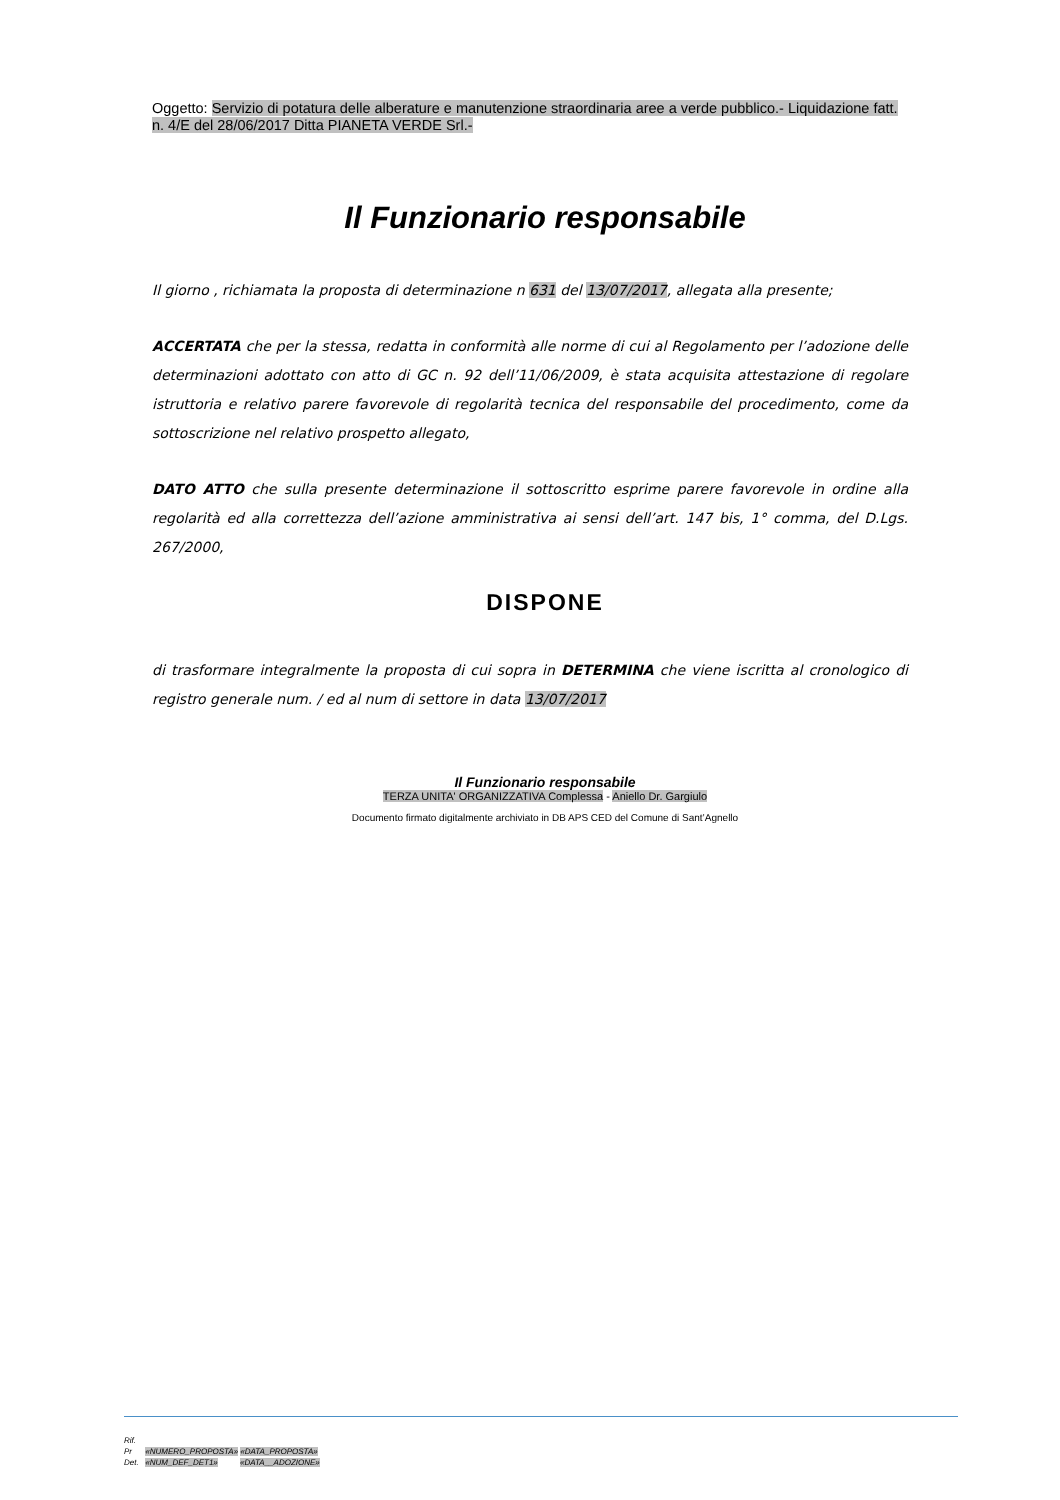Oggetto: Servizio di potatura delle alberature e manutenzione straordinaria aree a verde pubblico.- Liquidazione fatt. n. 4/E del 28/06/2017 Ditta PIANETA VERDE Srl.-
Il Funzionario responsabile
Il giorno , richiamata la proposta di determinazione n 631 del 13/07/2017, allegata alla presente;
ACCERTATA che per la stessa, redatta in conformità alle norme di cui al Regolamento per l’adozione delle determinazioni adottato con atto di GC n. 92 dell’11/06/2009, è stata acquisita attestazione di regolare istruttoria e relativo parere favorevole di regolarità tecnica del responsabile del procedimento, come da sottoscrizione nel relativo prospetto allegato,
DATO ATTO che sulla presente determinazione il sottoscritto esprime parere favorevole in ordine alla regolarità ed alla correttezza dell’azione amministrativa ai sensi dell’art. 147 bis, 1° comma, del D.Lgs. 267/2000,
DISPONE
di trasformare integralmente la proposta di cui sopra in DETERMINA che viene iscritta al cronologico di registro generale num. / ed al num di settore in data 13/07/2017
Il Funzionario responsabile
TERZA UNITA' ORGANIZZATIVA Complessa - Aniello Dr. Gargiulo
Documento firmato digitalmente archiviato in DB APS CED del Comune di Sant’Agnello
Rif.
Pr «NUMERO_PROPOSTA» «DATA_PROPOSTA»
Det. «NUM_DEF_DET1» «DATA__ADOZIONE»